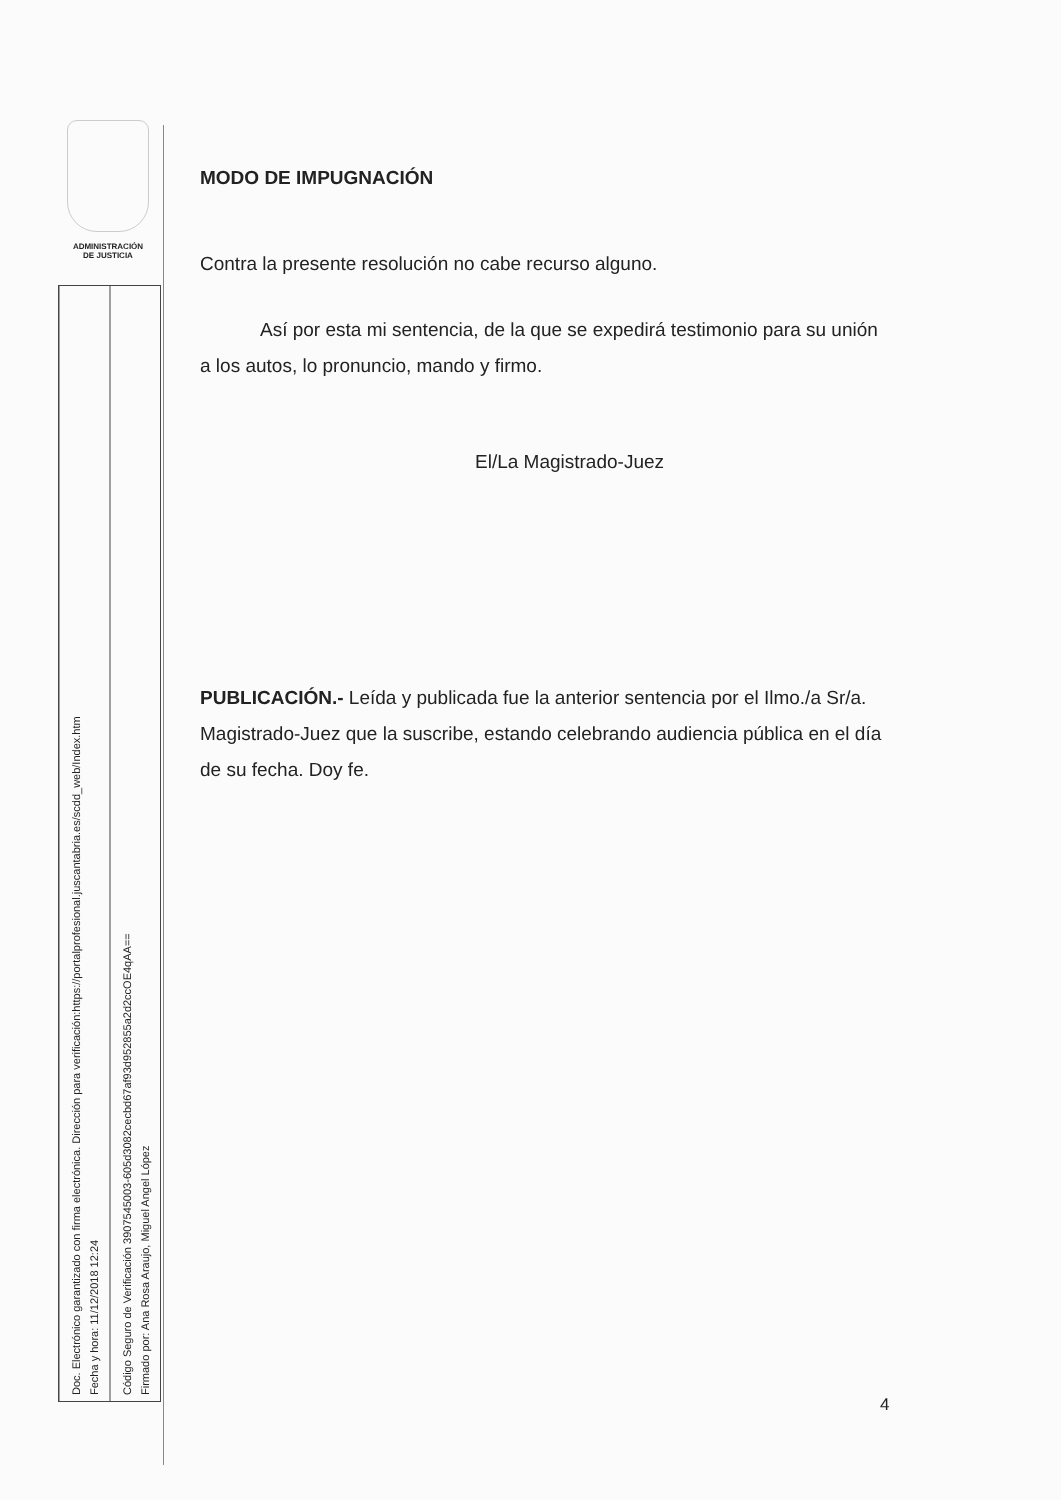ADMINISTRACIÓN
DE JUSTICIA
Doc. Electrónico garantizado con firma electrónica. Dirección para verificación:https://portalprofesional.juscantabria.es/scdd_web/Index.htm
Fecha y hora: 11/12/2018 12:24
Código Seguro de Verificación 3907545003-605d3082cecbd67af93d952855a2d2ccOE4qAA==
Firmado por: Ana Rosa Araujo, Miguel Angel López
MODO DE IMPUGNACIÓN
Contra la presente resolución no cabe recurso alguno.
Así por esta mi sentencia, de la que se expedirá testimonio para su unión a los autos, lo pronuncio, mando y firmo.
El/La Magistrado-Juez
PUBLICACIÓN.- Leída y publicada fue la anterior sentencia por el Ilmo./a Sr/a. Magistrado-Juez que la suscribe, estando celebrando audiencia pública en el día de su fecha. Doy fe.
4